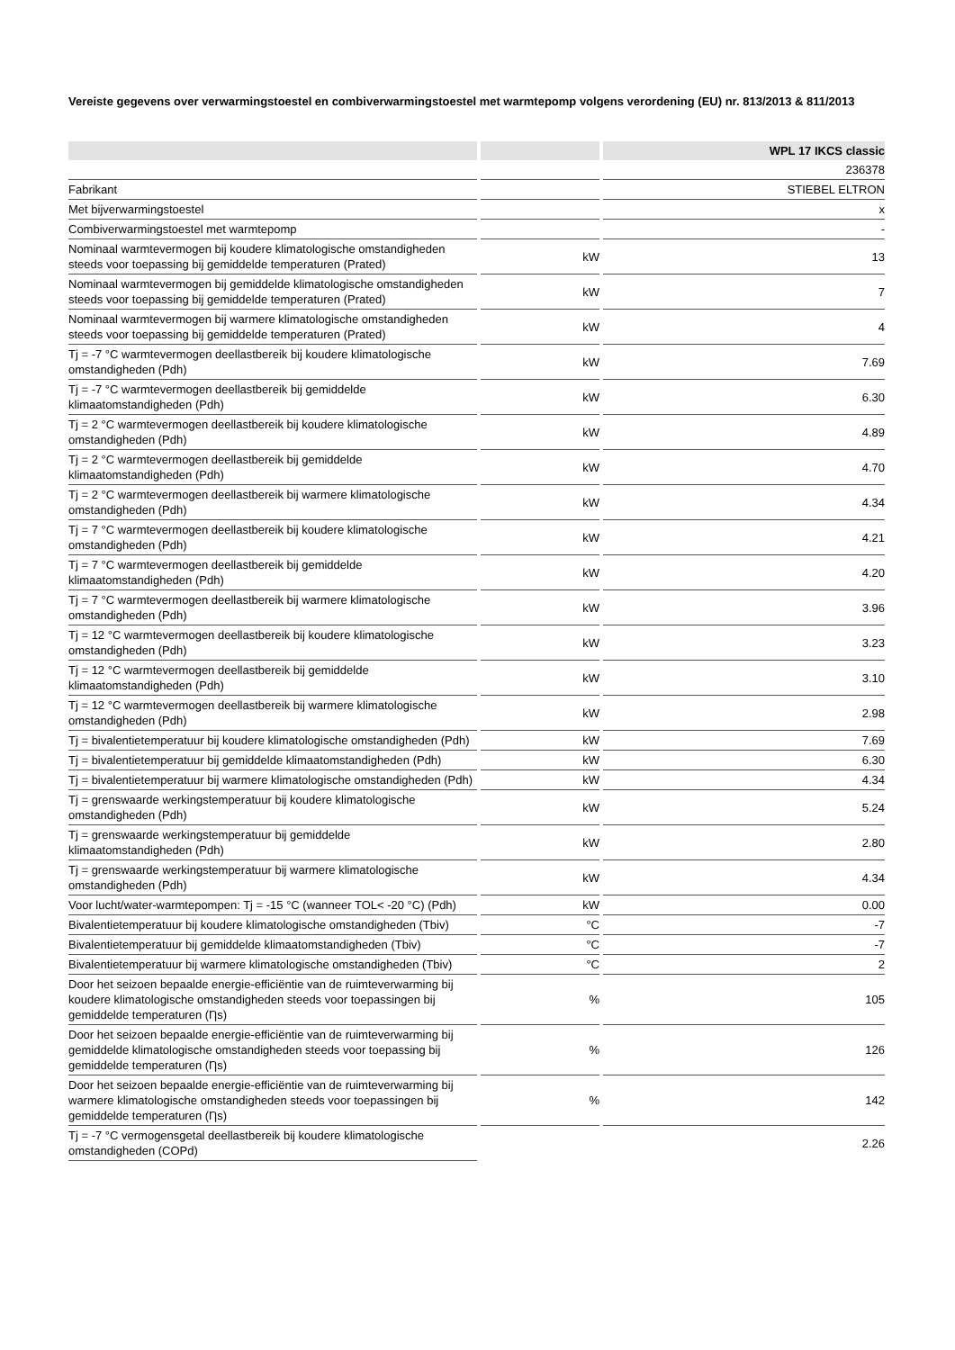Vereiste gegevens over verwarmingstoestel en combiverwarmingstoestel met warmtepomp volgens verordening (EU) nr. 813/2013 & 811/2013
| | | WPL 17 IKCS classic |
| --- | --- | --- |
| | | 236378 |
| Fabrikant | | STIEBEL ELTRON |
| Met bijverwarmingstoestel | | x |
| Combiverwarmingstoestel met warmtepomp | | - |
| Nominaal warmtevermogen bij koudere klimatologische omstandigheden steeds voor toepassing bij gemiddelde temperaturen (Prated) | kW | 13 |
| Nominaal warmtevermogen bij gemiddelde klimatologische omstandigheden steeds voor toepassing bij gemiddelde temperaturen (Prated) | kW | 7 |
| Nominaal warmtevermogen bij warmere klimatologische omstandigheden steeds voor toepassing bij gemiddelde temperaturen (Prated) | kW | 4 |
| Tj = -7 °C warmtevermogen deellastbereik bij koudere klimatologische omstandigheden (Pdh) | kW | 7.69 |
| Tj = -7 °C warmtevermogen deellastbereik bij gemiddelde klimaatomstandigheden (Pdh) | kW | 6.30 |
| Tj = 2 °C warmtevermogen deellastbereik bij koudere klimatologische omstandigheden (Pdh) | kW | 4.89 |
| Tj = 2 °C warmtevermogen deellastbereik bij gemiddelde klimaatomstandigheden (Pdh) | kW | 4.70 |
| Tj = 2 °C warmtevermogen deellastbereik bij warmere klimatologische omstandigheden (Pdh) | kW | 4.34 |
| Tj = 7 °C warmtevermogen deellastbereik bij koudere klimatologische omstandigheden (Pdh) | kW | 4.21 |
| Tj = 7 °C warmtevermogen deellastbereik bij gemiddelde klimaatomstandigheden (Pdh) | kW | 4.20 |
| Tj = 7 °C warmtevermogen deellastbereik bij warmere klimatologische omstandigheden (Pdh) | kW | 3.96 |
| Tj = 12 °C warmtevermogen deellastbereik bij koudere klimatologische omstandigheden (Pdh) | kW | 3.23 |
| Tj = 12 °C warmtevermogen deellastbereik bij gemiddelde klimaatomstandigheden (Pdh) | kW | 3.10 |
| Tj = 12 °C warmtevermogen deellastbereik bij warmere klimatologische omstandigheden (Pdh) | kW | 2.98 |
| Tj = bivalentietemperatuur bij koudere klimatologische omstandigheden (Pdh) | kW | 7.69 |
| Tj = bivalentietemperatuur bij gemiddelde klimaatomstandigheden (Pdh) | kW | 6.30 |
| Tj = bivalentietemperatuur bij warmere klimatologische omstandigheden (Pdh) | kW | 4.34 |
| Tj = grenswaarde werkingstemperatuur bij koudere klimatologische omstandigheden (Pdh) | kW | 5.24 |
| Tj = grenswaarde werkingstemperatuur bij gemiddelde klimaatomstandigheden (Pdh) | kW | 2.80 |
| Tj = grenswaarde werkingstemperatuur bij warmere klimatologische omstandigheden (Pdh) | kW | 4.34 |
| Voor lucht/water-warmtepompen: Tj = -15 °C (wanneer TOL< -20 °C) (Pdh) | kW | 0.00 |
| Bivalentietemperatuur bij koudere klimatologische omstandigheden (Tbiv) | °C | -7 |
| Bivalentietemperatuur bij gemiddelde klimaatomstandigheden (Tbiv) | °C | -7 |
| Bivalentietemperatuur bij warmere klimatologische omstandigheden (Tbiv) | °C | 2 |
| Door het seizoen bepaalde energie-efficiëntie van de ruimteverwarming bij koudere klimatologische omstandigheden steeds voor toepassingen bij gemiddelde temperaturen (Ƞs) | % | 105 |
| Door het seizoen bepaalde energie-efficiëntie van de ruimteverwarming bij gemiddelde klimatologische omstandigheden steeds voor toepassing bij gemiddelde temperaturen (Ƞs) | % | 126 |
| Door het seizoen bepaalde energie-efficiëntie van de ruimteverwarming bij warmere klimatologische omstandigheden steeds voor toepassingen bij gemiddelde temperaturen (Ƞs) | % | 142 |
| Tj = -7 °C vermogensgetal deellastbereik bij koudere klimatologische omstandigheden (COPd) | | 2.26 |